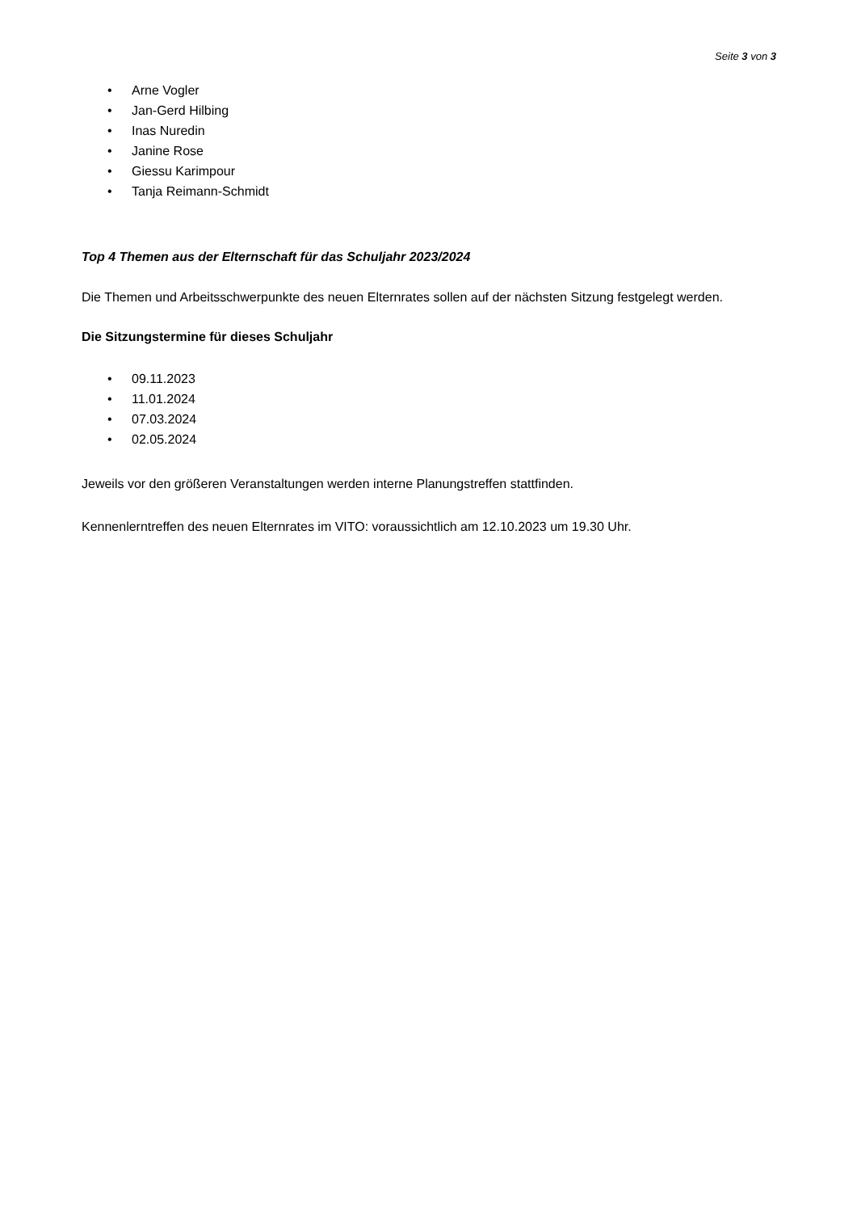Seite 3 von 3
• Arne Vogler
• Jan-Gerd Hilbing
• Inas Nuredin
• Janine Rose
• Giessu Karimpour
• Tanja Reimann-Schmidt
Top 4 Themen aus der Elternschaft für das Schuljahr 2023/2024
Die Themen und Arbeitsschwerpunkte des neuen Elternrates sollen auf der nächsten Sitzung festgelegt werden.
Die Sitzungstermine für dieses Schuljahr
• 09.11.2023
• 11.01.2024
• 07.03.2024
• 02.05.2024
Jeweils vor den größeren Veranstaltungen werden interne Planungstreffen stattfinden.
Kennenlerntreffen des neuen Elternrates im VITO: voraussichtlich am 12.10.2023 um 19.30 Uhr.